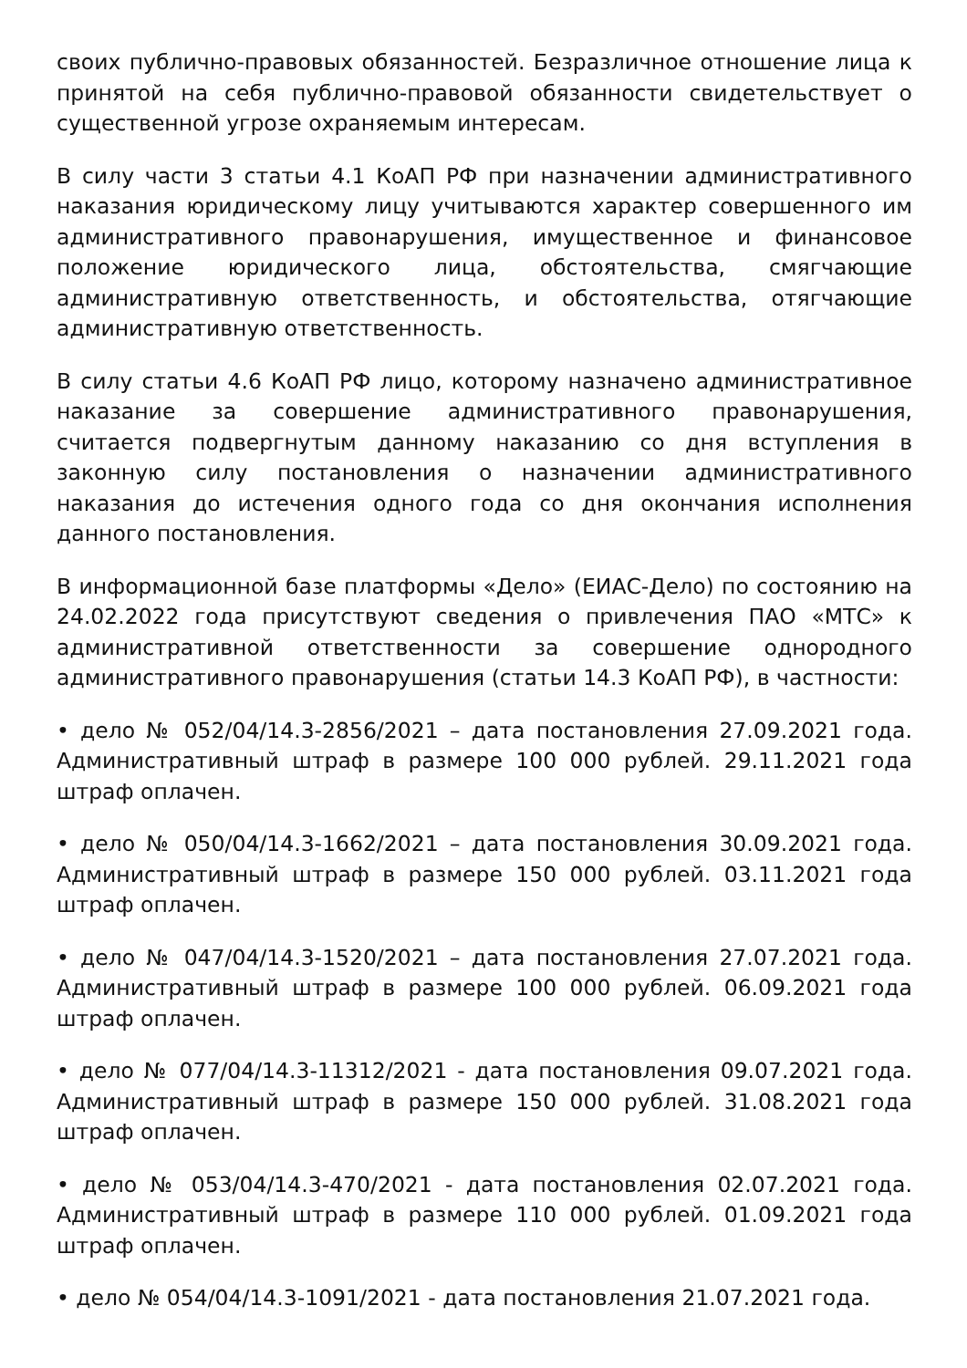своих публично-правовых обязанностей. Безразличное отношение лица к принятой на себя публично-правовой обязанности свидетельствует о существенной угрозе охраняемым интересам.
В силу части 3 статьи 4.1 КоАП РФ при назначении административного наказания юридическому лицу учитываются характер совершенного им административного правонарушения, имущественное и финансовое положение юридического лица, обстоятельства, смягчающие административную ответственность, и обстоятельства, отягчающие административную ответственность.
В силу статьи 4.6 КоАП РФ лицо, которому назначено административное наказание за совершение административного правонарушения, считается подвергнутым данному наказанию со дня вступления в законную силу постановления о назначении административного наказания до истечения одного года со дня окончания исполнения данного постановления.
В информационной базе платформы «Дело» (ЕИАС-Дело) по состоянию на 24.02.2022 года присутствуют сведения о привлечения ПАО «МТС» к административной ответственности за совершение однородного административного правонарушения (статьи 14.3 КоАП РФ), в частности:
• дело № 052/04/14.3-2856/2021 – дата постановления 27.09.2021 года. Административный штраф в размере 100 000 рублей. 29.11.2021 года штраф оплачен.
• дело № 050/04/14.3-1662/2021 – дата постановления 30.09.2021 года. Административный штраф в размере 150 000 рублей. 03.11.2021 года штраф оплачен.
• дело № 047/04/14.3-1520/2021 – дата постановления 27.07.2021 года. Административный штраф в размере 100 000 рублей. 06.09.2021 года штраф оплачен.
• дело № 077/04/14.3-11312/2021 - дата постановления 09.07.2021 года. Административный штраф в размере 150 000 рублей. 31.08.2021 года штраф оплачен.
• дело № 053/04/14.3-470/2021 - дата постановления 02.07.2021 года. Административный штраф в размере 110 000 рублей. 01.09.2021 года штраф оплачен.
• дело № 054/04/14.3-1091/2021 - дата постановления 21.07.2021 года.